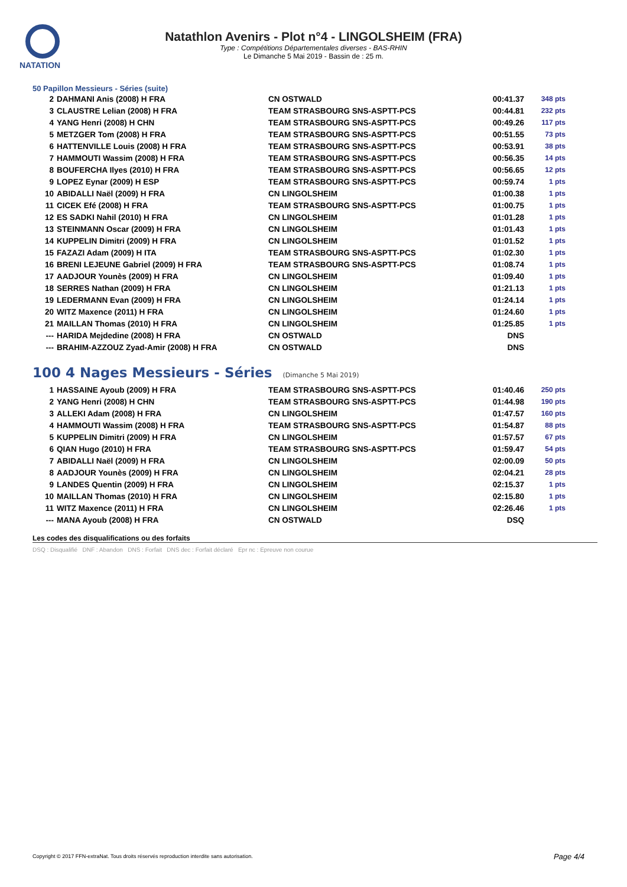NATATION
Natathlon Avenirs - Plot n°4 - LINGOLSHEIM (FRA)
Type : Compétitions Départementales diverses - BAS-RHIN
Le Dimanche 5 Mai 2019 - Bassin de : 25 m.
50 Papillon Messieurs - Séries (suite)
| 2 | DAHMANI Anis (2008) H FRA | CN OSTWALD | 00:41.37 | 348 pts |
| 3 | CLAUSTRE Lelian (2008) H FRA | TEAM STRASBOURG SNS-ASPTT-PCS | 00:44.81 | 232 pts |
| 4 | YANG Henri (2008) H CHN | TEAM STRASBOURG SNS-ASPTT-PCS | 00:49.26 | 117 pts |
| 5 | METZGER Tom (2008) H FRA | TEAM STRASBOURG SNS-ASPTT-PCS | 00:51.55 | 73 pts |
| 6 | HATTENVILLE Louis (2008) H FRA | TEAM STRASBOURG SNS-ASPTT-PCS | 00:53.91 | 38 pts |
| 7 | HAMMOUTI Wassim (2008) H FRA | TEAM STRASBOURG SNS-ASPTT-PCS | 00:56.35 | 14 pts |
| 8 | BOUFERCHA Ilyes (2010) H FRA | TEAM STRASBOURG SNS-ASPTT-PCS | 00:56.65 | 12 pts |
| 9 | LOPEZ Eynar (2009) H ESP | TEAM STRASBOURG SNS-ASPTT-PCS | 00:59.74 | 1 pts |
| 10 | ABIDALLI Naël (2009) H FRA | CN LINGOLSHEIM | 01:00.38 | 1 pts |
| 11 | CICEK Efé (2008) H FRA | TEAM STRASBOURG SNS-ASPTT-PCS | 01:00.75 | 1 pts |
| 12 | ES SADKI Nahil (2010) H FRA | CN LINGOLSHEIM | 01:01.28 | 1 pts |
| 13 | STEINMANN Oscar (2009) H FRA | CN LINGOLSHEIM | 01:01.43 | 1 pts |
| 14 | KUPPELIN Dimitri (2009) H FRA | CN LINGOLSHEIM | 01:01.52 | 1 pts |
| 15 | FAZAZI Adam (2009) H ITA | TEAM STRASBOURG SNS-ASPTT-PCS | 01:02.30 | 1 pts |
| 16 | BRENI LEJEUNE Gabriel (2009) H FRA | TEAM STRASBOURG SNS-ASPTT-PCS | 01:08.74 | 1 pts |
| 17 | AADJOUR Younès (2009) H FRA | CN LINGOLSHEIM | 01:09.40 | 1 pts |
| 18 | SERRES Nathan (2009) H FRA | CN LINGOLSHEIM | 01:21.13 | 1 pts |
| 19 | LEDERMANN Evan (2009) H FRA | CN LINGOLSHEIM | 01:24.14 | 1 pts |
| 20 | WITZ Maxence (2011) H FRA | CN LINGOLSHEIM | 01:24.60 | 1 pts |
| 21 | MAILLAN Thomas (2010) H FRA | CN LINGOLSHEIM | 01:25.85 | 1 pts |
| --- | HARIDA Mejdedine (2008) H FRA | CN OSTWALD | DNS | |
| --- | BRAHIM-AZZOUZ Zyad-Amir (2008) H FRA | CN OSTWALD | DNS | |
100 4 Nages Messieurs - Séries (Dimanche 5 Mai 2019)
| 1 | HASSAINE Ayoub (2009) H FRA | TEAM STRASBOURG SNS-ASPTT-PCS | 01:40.46 | 250 pts |
| 2 | YANG Henri (2008) H CHN | TEAM STRASBOURG SNS-ASPTT-PCS | 01:44.98 | 190 pts |
| 3 | ALLEKI Adam (2008) H FRA | CN LINGOLSHEIM | 01:47.57 | 160 pts |
| 4 | HAMMOUTI Wassim (2008) H FRA | TEAM STRASBOURG SNS-ASPTT-PCS | 01:54.87 | 88 pts |
| 5 | KUPPELIN Dimitri (2009) H FRA | CN LINGOLSHEIM | 01:57.57 | 67 pts |
| 6 | QIAN Hugo (2010) H FRA | TEAM STRASBOURG SNS-ASPTT-PCS | 01:59.47 | 54 pts |
| 7 | ABIDALLI Naël (2009) H FRA | CN LINGOLSHEIM | 02:00.09 | 50 pts |
| 8 | AADJOUR Younès (2009) H FRA | CN LINGOLSHEIM | 02:04.21 | 28 pts |
| 9 | LANDES Quentin (2009) H FRA | CN LINGOLSHEIM | 02:15.37 | 1 pts |
| 10 | MAILLAN Thomas (2010) H FRA | CN LINGOLSHEIM | 02:15.80 | 1 pts |
| 11 | WITZ Maxence (2011) H FRA | CN LINGOLSHEIM | 02:26.46 | 1 pts |
| --- | MANA Ayoub (2008) H FRA | CN OSTWALD | DSQ | |
Les codes des disqualifications ou des forfaits
DSQ : Disqualifié DNF : Abandon DNS : Forfait DNS dec : Forfait déclaré Epr nc : Epreuve non courue
Copyright © 2017 FFN-extraNat. Tous droits réservés reproduction interdite sans autorisation.
Page 4/4